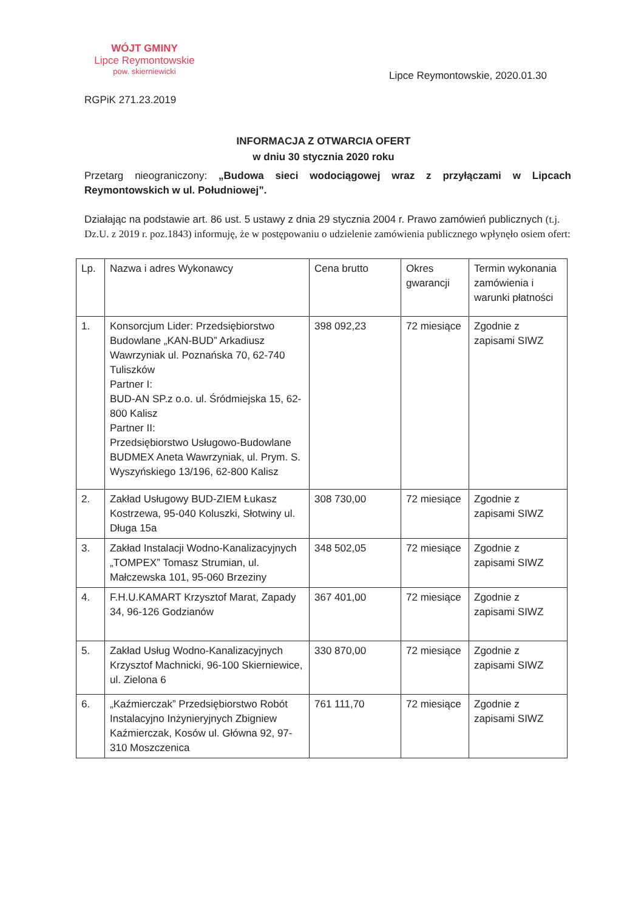WÓJT GMINY
Lipce Reymontowskie
pow. skierniewicki
Lipce Reymontowskie, 2020.01.30
RGPiK 271.23.2019
INFORMACJA Z OTWARCIA OFERT
w dniu 30 stycznia 2020 roku
Przetarg nieograniczony: „Budowa sieci wodociągowej wraz z przyłączami w Lipcach Reymontowskich w ul. Południowej”.
Działając na podstawie art. 86 ust. 5 ustawy z dnia 29 stycznia 2004 r. Prawo zamówień publicznych (t.j. Dz.U. z 2019 r. poz.1843) informuję, że w postępowaniu o udzielenie zamówienia publicznego wpłynęło osiem ofert:
| Lp. | Nazwa i adres Wykonawcy | Cena brutto | Okres gwarancji | Termin wykonania zamówienia i warunki płatności |
| --- | --- | --- | --- | --- |
| 1. | Konsorcjum Lider: Przedsiębiorstwo Budowlane „KAN-BUD” Arkadiusz Wawrzyniak ul. Poznańska 70, 62-740 Tuliszków Partner I: BUD-AN SP.z o.o. ul. Śródmiejska 15, 62-800 Kalisz Partner II: Przedsiębiorstwo Usługowo-Budowlane BUDMEX Aneta Wawrzyniak, ul. Prym. S. Wyszyńskiego 13/196, 62-800 Kalisz | 398 092,23 | 72 miesiące | Zgodnie z zapisami SIWZ |
| 2. | Zakład Usługowy BUD-ZIEM Łukasz Kostrzewa, 95-040 Koluszki, Słotwiny ul. Długa 15a | 308 730,00 | 72 miesiące | Zgodnie z zapisami SIWZ |
| 3. | Zakład Instalacji Wodno-Kanalizacyjnych „TOMPEX” Tomasz Strumian, ul. Małczewska 101, 95-060 Brzeziny | 348 502,05 | 72 miesiące | Zgodnie z zapisami SIWZ |
| 4. | F.H.U.KAMART Krzysztof Marat, Zapady 34, 96-126 Godzianów | 367 401,00 | 72 miesiące | Zgodnie z zapisami SIWZ |
| 5. | Zakład Usług Wodno-Kanalizacyjnych Krzysztof Machnicki, 96-100 Skierniewice, ul. Zielona 6 | 330 870,00 | 72 miesiące | Zgodnie z zapisami SIWZ |
| 6. | „Kaźmierczak” Przedsiębiorstwo Robót Instalacyjno Inżynieryjnych Zbigniew Kaźmierczak, Kosów ul. Główna 92, 97-310 Moszczenica | 761 111,70 | 72 miesiące | Zgodnie z zapisami SIWZ |